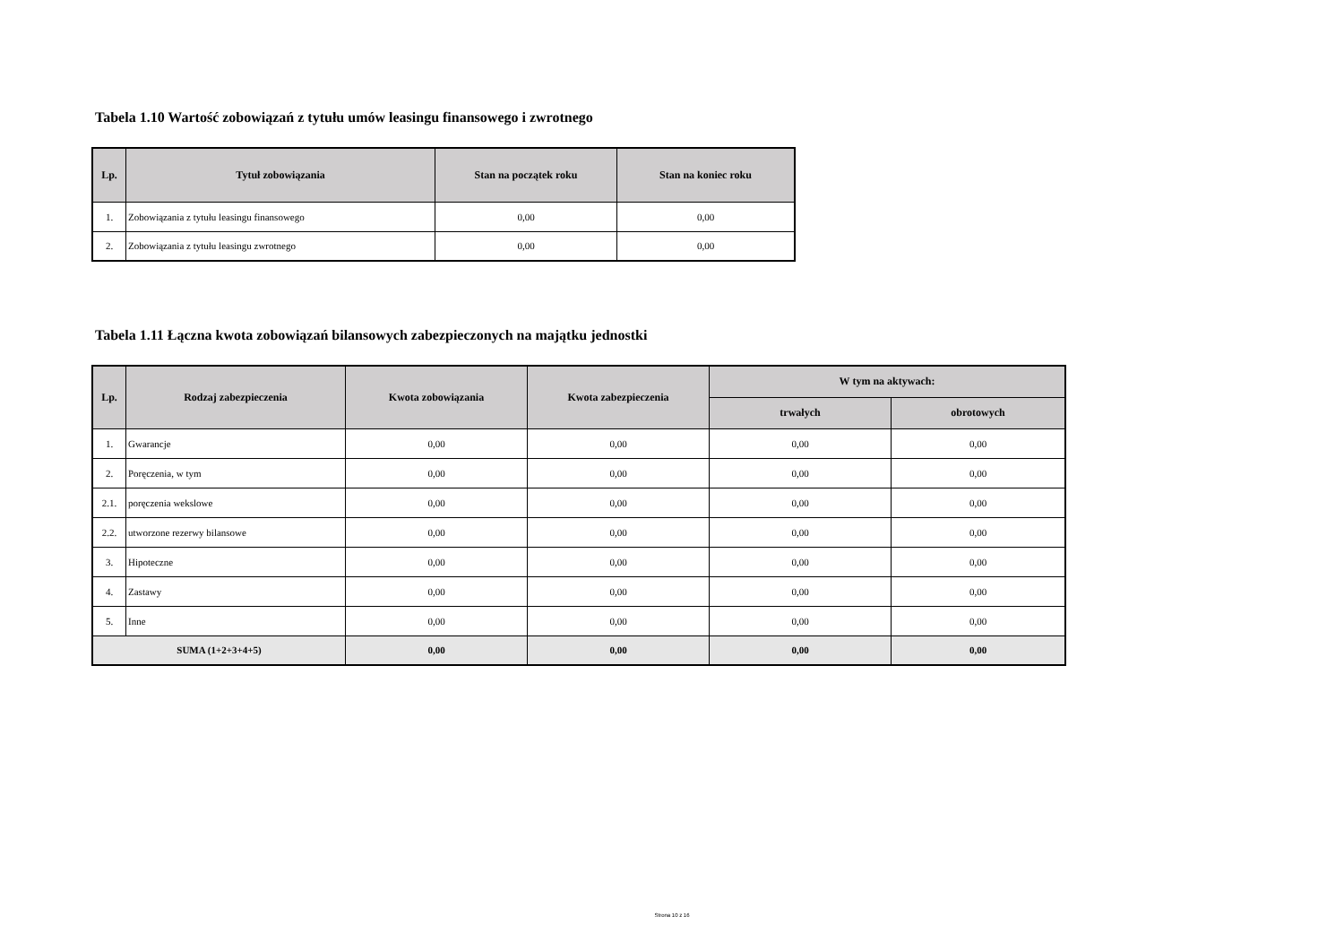Tabela 1.10 Wartość zobowiązań z tytułu umów leasingu finansowego i zwrotnego
| Lp. | Tytuł zobowiązania | Stan na początek roku | Stan na koniec roku |
| --- | --- | --- | --- |
| 1. | Zobowiązania z tytułu leasingu finansowego | 0,00 | 0,00 |
| 2. | Zobowiązania z tytułu leasingu zwrotnego | 0,00 | 0,00 |
Tabela 1.11 Łączna kwota zobowiązań bilansowych zabezpieczonych na majątku jednostki
| Lp. | Rodzaj zabezpieczenia | Kwota zobowiązania | Kwota zabezpieczenia | W tym na aktywach: | |
| --- | --- | --- | --- | --- | --- |
| | | | | trwałych | obrotowych |
| 1. | Gwarancje | 0,00 | 0,00 | 0,00 | 0,00 |
| 2. | Poręczenia, w tym | 0,00 | 0,00 | 0,00 | 0,00 |
| 2.1. | poręczenia wekslowe | 0,00 | 0,00 | 0,00 | 0,00 |
| 2.2. | utworzone rezerwy bilansowe | 0,00 | 0,00 | 0,00 | 0,00 |
| 3. | Hipoteczne | 0,00 | 0,00 | 0,00 | 0,00 |
| 4. | Zastawy | 0,00 | 0,00 | 0,00 | 0,00 |
| 5. | Inne | 0,00 | 0,00 | 0,00 | 0,00 |
| SUMA (1+2+3+4+5) | | 0,00 | 0,00 | 0,00 | 0,00 |
Strona 10 z 16